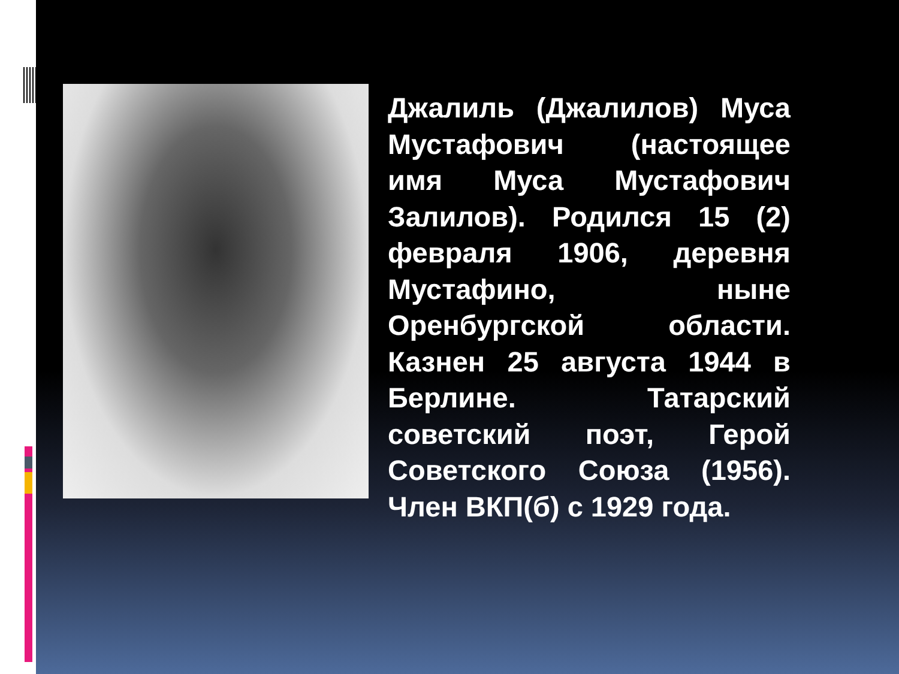Джалиль (Джалилов) Муса Мустафович (настоящее имя Муса Мустафович Залилов). Родился 15 (2) февраля 1906, деревня Мустафино, ныне Оренбургской области. Казнен 25 августа 1944 в Берлине. Татарский советский поэт, Герой Советского Союза (1956). Член ВКП(б) с 1929 года.